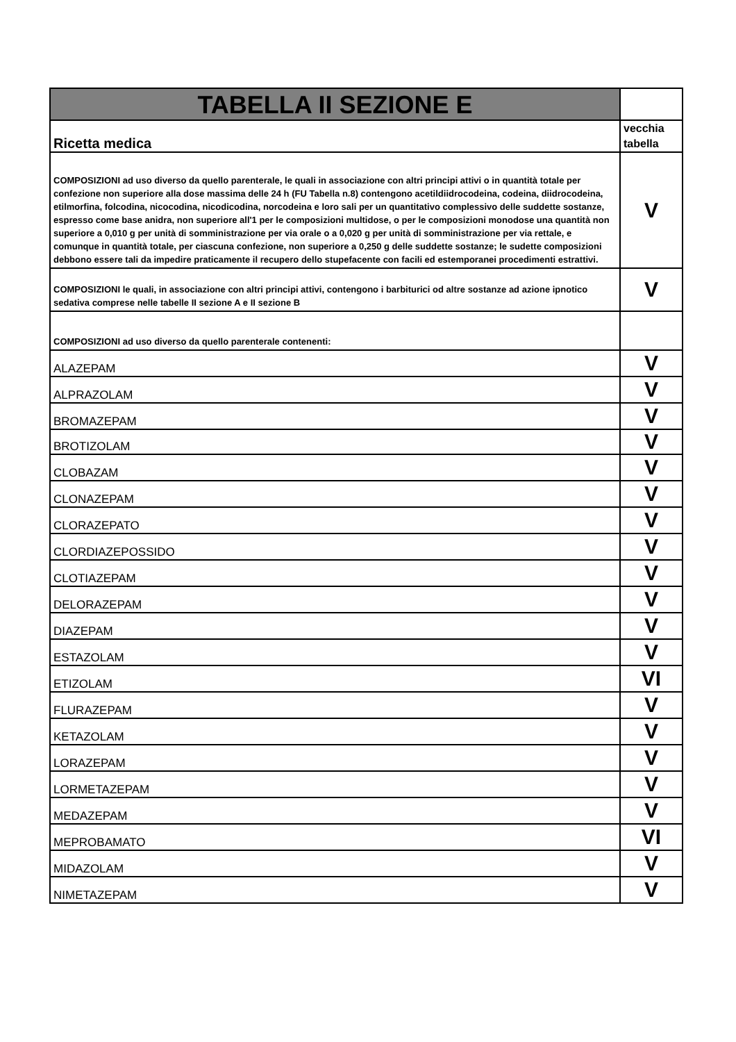| TABELLA II SEZIONE E | |
| Ricetta medica | vecchia tabella |
| COMPOSIZIONI ad uso diverso da quello parenterale, le quali in associazione con altri principi attivi o in quantità totale per confezione non superiore alla dose massima delle 24 h (FU Tabella n.8) contengono acetildiidrocodeina, codeina, diidrocodeina, etilmorfina, folcodina, nicocodina, nicodicodina, norcodeina e loro sali per un quantitativo complessivo delle suddette sostanze, espresso come base anidra, non superiore all'1 per le composizioni multidose, o per le composizioni monodose una quantità non superiore a 0,010 g per unità di somministrazione per via orale o a 0,020 g per unità di somministrazione per via rettale, e comunque in quantità totale, per ciascuna confezione, non superiore a 0,250 g delle suddette sostanze; le sudette composizioni debbono essere tali da impedire praticamente il recupero dello stupefacente con facili ed estemporanei procedimenti estrattivi. | V |
| COMPOSIZIONI le quali, in associazione con altri principi attivi, contengono i barbiturici od altre sostanze ad azione ipnotico sedativa comprese nelle tabelle II sezione A e II sezione B | V |
| COMPOSIZIONI ad uso diverso da quello parenterale contenenti: | |
| ALAZEPAM | V |
| ALPRAZOLAM | V |
| BROMAZEPAM | V |
| BROTIZOLAM | V |
| CLOBAZAM | V |
| CLONAZEPAM | V |
| CLORAZEPATO | V |
| CLORDIAZEPOSSIDO | V |
| CLOTIAZEPAM | V |
| DELORAZEPAM | V |
| DIAZEPAM | V |
| ESTAZOLAM | V |
| ETIZOLAM | VI |
| FLURAZEPAM | V |
| KETAZOLAM | V |
| LORAZEPAM | V |
| LORMETAZEPAM | V |
| MEDAZEPAM | V |
| MEPROBAMATO | VI |
| MIDAZOLAM | V |
| NIMETAZEPAM | V |